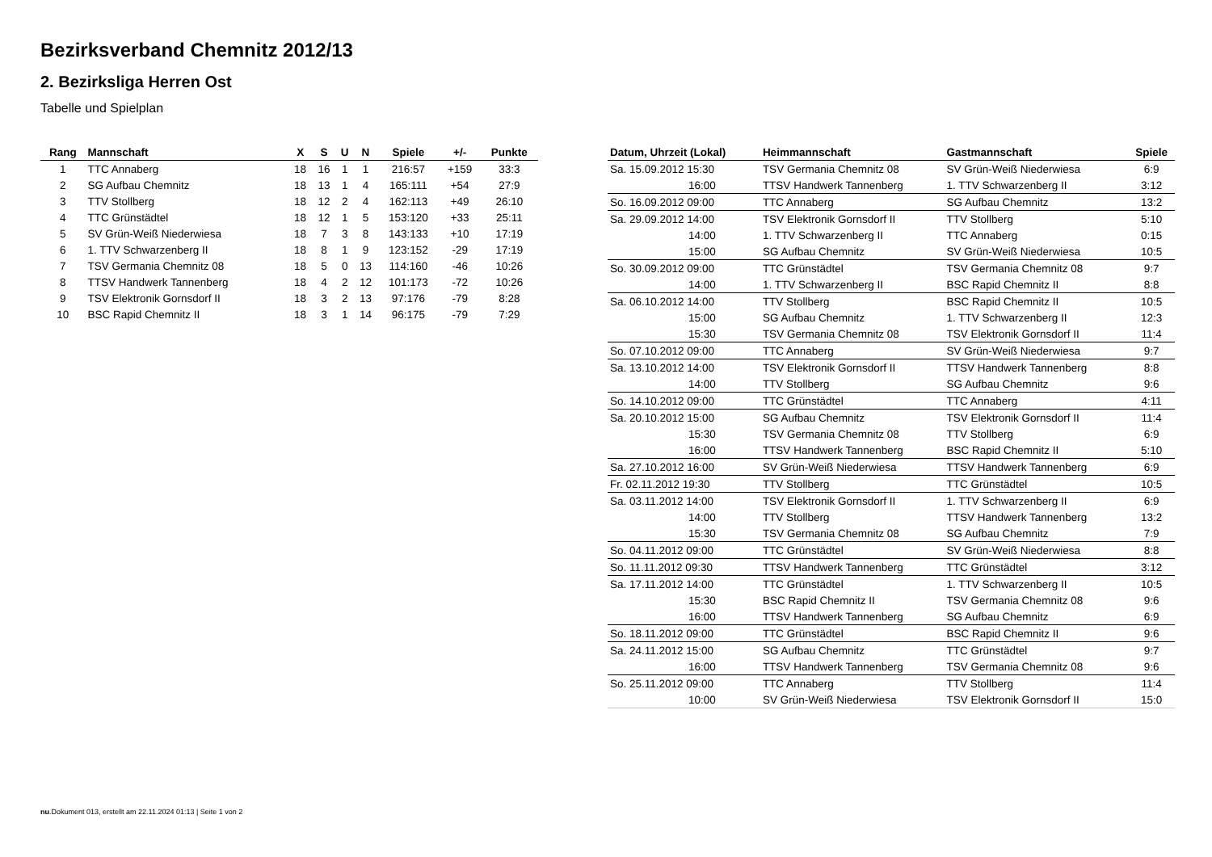Bezirksverband Chemnitz 2012/13
2. Bezirksliga Herren Ost
Tabelle und Spielplan
| Rang | Mannschaft | X | S | U | N | Spiele | +/- | Punkte |
| --- | --- | --- | --- | --- | --- | --- | --- | --- |
| 1 | TTC Annaberg | 18 | 16 | 1 | 1 | 216:57 | +159 | 33:3 |
| 2 | SG Aufbau Chemnitz | 18 | 13 | 1 | 4 | 165:111 | +54 | 27:9 |
| 3 | TTV Stollberg | 18 | 12 | 2 | 4 | 162:113 | +49 | 26:10 |
| 4 | TTC Grünstädtel | 18 | 12 | 1 | 5 | 153:120 | +33 | 25:11 |
| 5 | SV Grün-Weiß Niederwiesa | 18 | 7 | 3 | 8 | 143:133 | +10 | 17:19 |
| 6 | 1. TTV Schwarzenberg II | 18 | 8 | 1 | 9 | 123:152 | -29 | 17:19 |
| 7 | TSV Germania Chemnitz 08 | 18 | 5 | 0 | 13 | 114:160 | -46 | 10:26 |
| 8 | TTSV Handwerk Tannenberg | 18 | 4 | 2 | 12 | 101:173 | -72 | 10:26 |
| 9 | TSV Elektronik Gornsdorf II | 18 | 3 | 2 | 13 | 97:176 | -79 | 8:28 |
| 10 | BSC Rapid Chemnitz II | 18 | 3 | 1 | 14 | 96:175 | -79 | 7:29 |
| Datum, Uhrzeit (Lokal) | Heimmannschaft | Gastmannschaft | Spiele |
| --- | --- | --- | --- |
| Sa. 15.09.2012 15:30 | TSV Germania Chemnitz 08 | SV Grün-Weiß Niederwiesa | 6:9 |
| 16:00 | TTSV Handwerk Tannenberg | 1. TTV Schwarzenberg II | 3:12 |
| So. 16.09.2012 09:00 | TTC Annaberg | SG Aufbau Chemnitz | 13:2 |
| Sa. 29.09.2012 14:00 | TSV Elektronik Gornsdorf II | TTV Stollberg | 5:10 |
| 14:00 | 1. TTV Schwarzenberg II | TTC Annaberg | 0:15 |
| 15:00 | SG Aufbau Chemnitz | SV Grün-Weiß Niederwiesa | 10:5 |
| So. 30.09.2012 09:00 | TTC Grünstädtel | TSV Germania Chemnitz 08 | 9:7 |
| 14:00 | 1. TTV Schwarzenberg II | BSC Rapid Chemnitz II | 8:8 |
| Sa. 06.10.2012 14:00 | TTV Stollberg | BSC Rapid Chemnitz II | 10:5 |
| 15:00 | SG Aufbau Chemnitz | 1. TTV Schwarzenberg II | 12:3 |
| 15:30 | TSV Germania Chemnitz 08 | TSV Elektronik Gornsdorf II | 11:4 |
| So. 07.10.2012 09:00 | TTC Annaberg | SV Grün-Weiß Niederwiesa | 9:7 |
| Sa. 13.10.2012 14:00 | TSV Elektronik Gornsdorf II | TTSV Handwerk Tannenberg | 8:8 |
| 14:00 | TTV Stollberg | SG Aufbau Chemnitz | 9:6 |
| So. 14.10.2012 09:00 | TTC Grünstädtel | TTC Annaberg | 4:11 |
| Sa. 20.10.2012 15:00 | SG Aufbau Chemnitz | TSV Elektronik Gornsdorf II | 11:4 |
| 15:30 | TSV Germania Chemnitz 08 | TTV Stollberg | 6:9 |
| 16:00 | TTSV Handwerk Tannenberg | BSC Rapid Chemnitz II | 5:10 |
| Sa. 27.10.2012 16:00 | SV Grün-Weiß Niederwiesa | TTSV Handwerk Tannenberg | 6:9 |
| Fr. 02.11.2012 19:30 | TTV Stollberg | TTC Grünstädtel | 10:5 |
| Sa. 03.11.2012 14:00 | TSV Elektronik Gornsdorf II | 1. TTV Schwarzenberg II | 6:9 |
| 14:00 | TTV Stollberg | TTSV Handwerk Tannenberg | 13:2 |
| 15:30 | TSV Germania Chemnitz 08 | SG Aufbau Chemnitz | 7:9 |
| So. 04.11.2012 09:00 | TTC Grünstädtel | SV Grün-Weiß Niederwiesa | 8:8 |
| So. 11.11.2012 09:30 | TTSV Handwerk Tannenberg | TTC Grünstädtel | 3:12 |
| Sa. 17.11.2012 14:00 | TTC Grünstädtel | 1. TTV Schwarzenberg II | 10:5 |
| 15:30 | BSC Rapid Chemnitz II | TSV Germania Chemnitz 08 | 9:6 |
| 16:00 | TTSV Handwerk Tannenberg | SG Aufbau Chemnitz | 6:9 |
| So. 18.11.2012 09:00 | TTC Grünstädtel | BSC Rapid Chemnitz II | 9:6 |
| Sa. 24.11.2012 15:00 | SG Aufbau Chemnitz | TTC Grünstädtel | 9:7 |
| 16:00 | TTSV Handwerk Tannenberg | TSV Germania Chemnitz 08 | 9:6 |
| So. 25.11.2012 09:00 | TTC Annaberg | TTV Stollberg | 11:4 |
| 10:00 | SV Grün-Weiß Niederwiesa | TSV Elektronik Gornsdorf II | 15:0 |
nu.Dokument 013, erstellt am 22.11.2024 01:13 | Seite 1 von 2